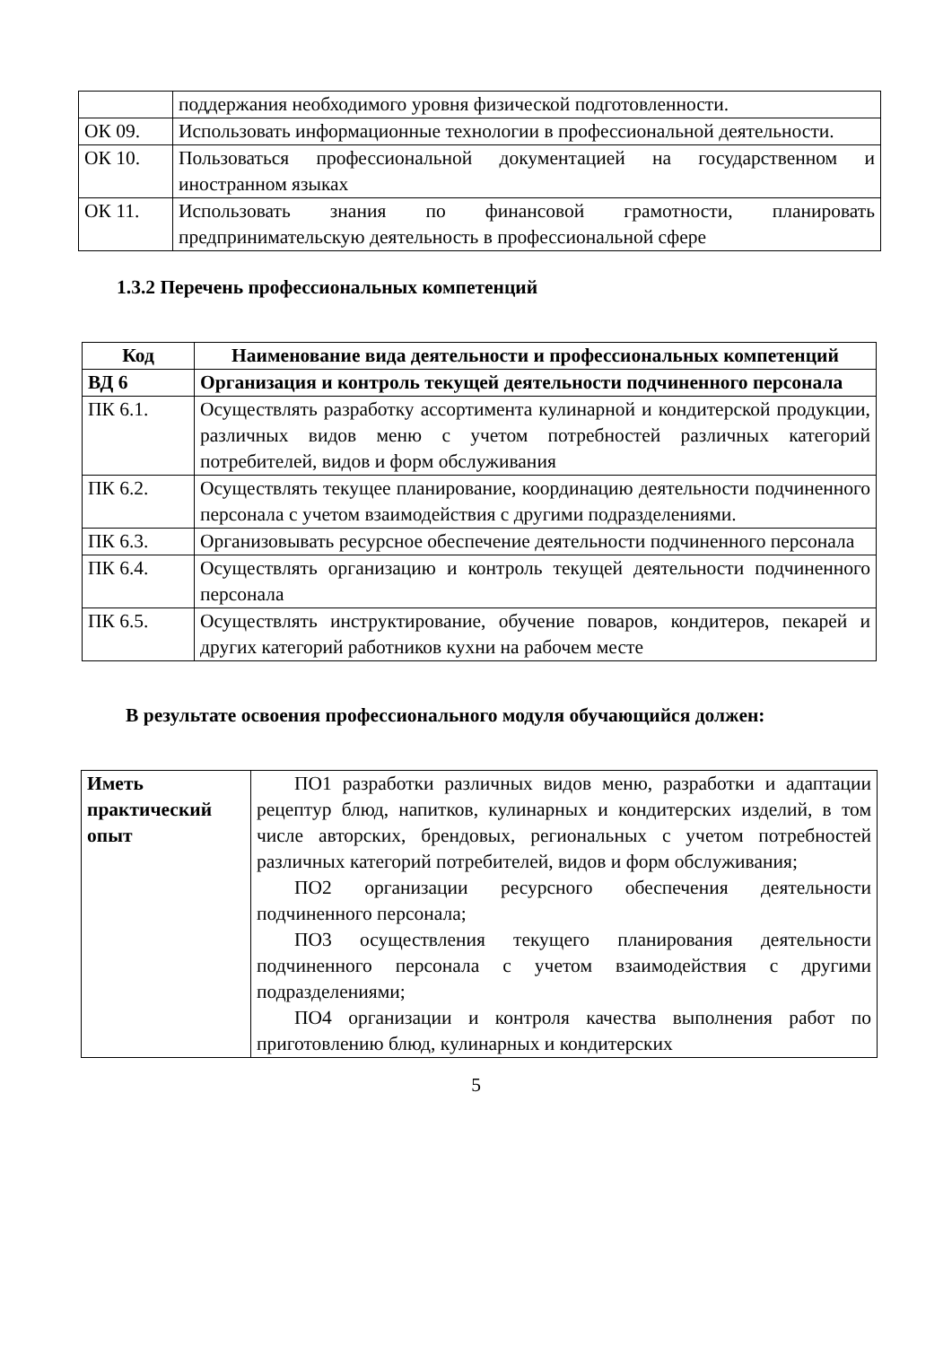| | поддержания необходимого уровня физической подготовленности. |
| ОК 09. | Использовать информационные технологии в профессиональной деятельности. |
| ОК 10. | Пользоваться профессиональной документацией на государственном и иностранном языках |
| ОК 11. | Использовать знания по финансовой грамотности, планировать предпринимательскую деятельность в профессиональной сфере |
1.3.2 Перечень профессиональных компетенций
| Код | Наименование вида деятельности и профессиональных компетенций |
| --- | --- |
| ВД 6 | Организация и контроль текущей деятельности подчиненного персонала |
| ПК 6.1. | Осуществлять разработку ассортимента кулинарной и кондитерской продукции, различных видов меню с учетом потребностей различных категорий потребителей, видов и форм обслуживания |
| ПК 6.2. | Осуществлять текущее планирование, координацию деятельности подчиненного персонала с учетом взаимодействия с другими подразделениями. |
| ПК 6.3. | Организовывать ресурсное обеспечение деятельности подчиненного персонала |
| ПК 6.4. | Осуществлять организацию и контроль текущей деятельности подчиненного персонала |
| ПК 6.5. | Осуществлять инструктирование, обучение поваров, кондитеров, пекарей и других категорий работников кухни на рабочем месте |
В результате освоения профессионального модуля обучающийся должен:
| Иметь практический опыт | ПО1 разработки различных видов меню, разработки и адаптации рецептур блюд, напитков, кулинарных и кондитерских изделий, в том числе авторских, брендовых, региональных с учетом потребностей различных категорий потребителей, видов и форм обслуживания; ПО2 организации ресурсного обеспечения деятельности подчиненного персонала; ПО3 осуществления текущего планирования деятельности подчиненного персонала с учетом взаимодействия с другими подразделениями; ПО4 организации и контроля качества выполнения работ по приготовлению блюд, кулинарных и кондитерских |
5